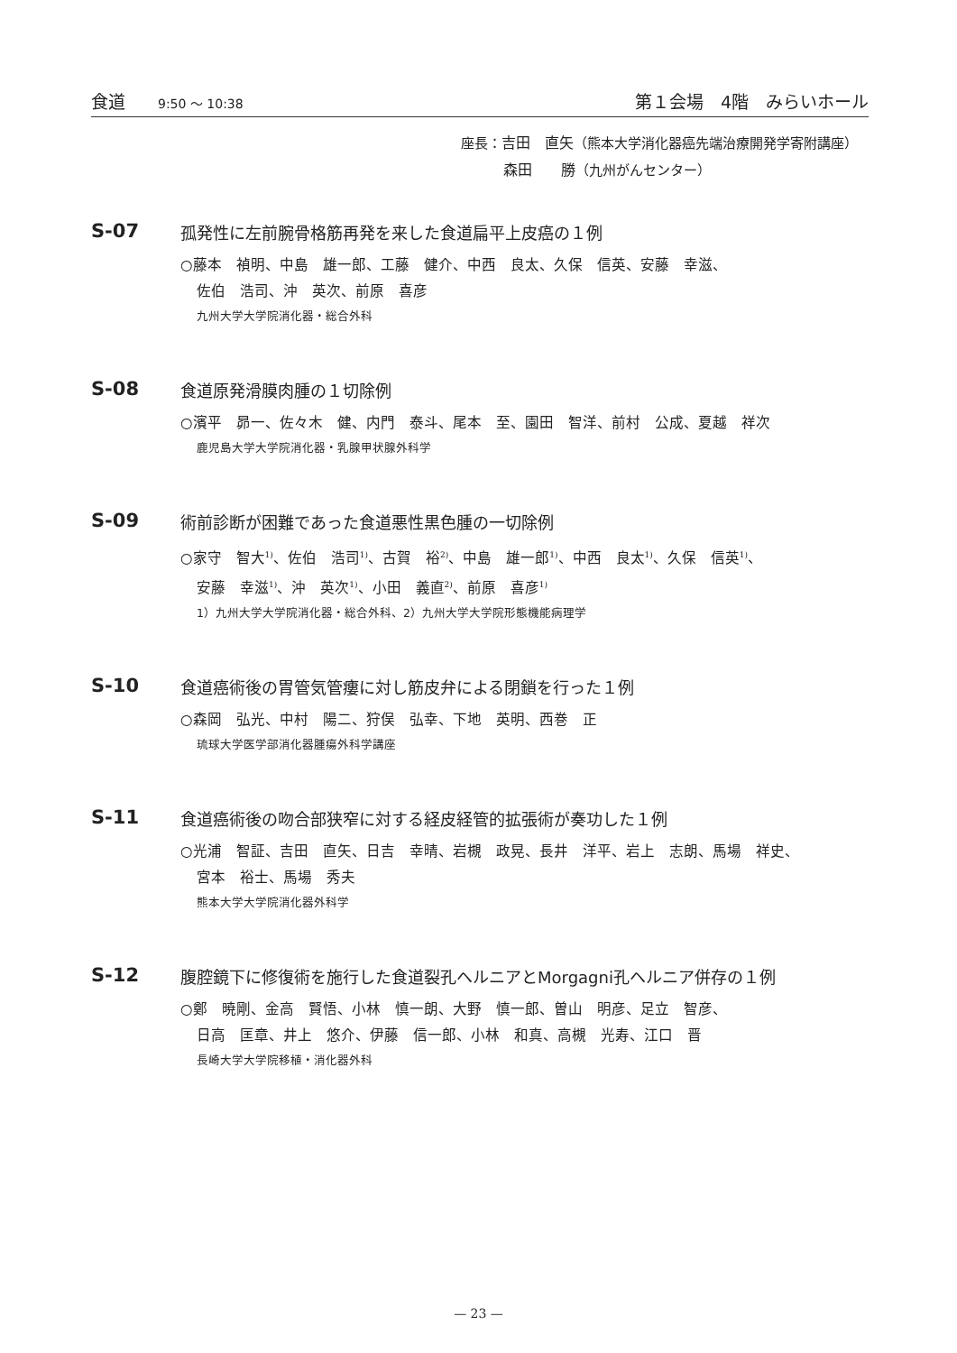食道 9:50 〜 10:38
第１会場　4階　みらいホール
座長：吉田　直矢（熊本大学消化器癌先端治療開発学寄附講座）
森田　　勝（九州がんセンター）
S-07
孤発性に左前腕骨格筋再発を来した食道扁平上皮癌の１例
○藤本　禎明、中島　雄一郎、工藤　健介、中西　良太、久保　信英、安藤　幸滋、
佐伯　浩司、沖　英次、前原　喜彦
九州大学大学院消化器・総合外科
S-08
食道原発滑膜肉腫の１切除例
○濱平　昴一、佐々木　健、内門　泰斗、尾本　至、園田　智洋、前村　公成、夏越　祥次
鹿児島大学大学院消化器・乳腺甲状腺外科学
S-09
術前診断が困難であった食道悪性黒色腫の一切除例
○家守　智大<sup>1)</sup>、佐伯　浩司<sup>1)</sup>、古賀　裕<sup>2)</sup>、中島　雄一郎<sup>1)</sup>、中西　良太<sup>1)</sup>、久保　信英<sup>1)</sup>、
安藤　幸滋<sup>1)</sup>、沖　英次<sup>1)</sup>、小田　義直<sup>2)</sup>、前原　喜彦<sup>1)</sup>
1）九州大学大学院消化器・総合外科、2）九州大学大学院形態機能病理学
S-10
食道癌術後の胃管気管瘻に対し筋皮弁による閉鎖を行った１例
○森岡　弘光、中村　陽二、狩俣　弘幸、下地　英明、西巻　正
琉球大学医学部消化器腫瘍外科学講座
S-11
食道癌術後の吻合部狭窄に対する経皮経管的拡張術が奏功した１例
○光浦　智証、吉田　直矢、日吉　幸晴、岩槻　政晃、長井　洋平、岩上　志朗、馬場　祥史、
宮本　裕士、馬場　秀夫
熊本大学大学院消化器外科学
S-12
腹腔鏡下に修復術を施行した食道裂孔ヘルニアとMorgagni孔ヘルニア併存の１例
○鄭　暁剛、金高　賢悟、小林　慎一朗、大野　慎一郎、曽山　明彦、足立　智彦、
日高　匡章、井上　悠介、伊藤　信一郎、小林　和真、高槻　光寿、江口　晋
長崎大学大学院移植・消化器外科
— 23 —